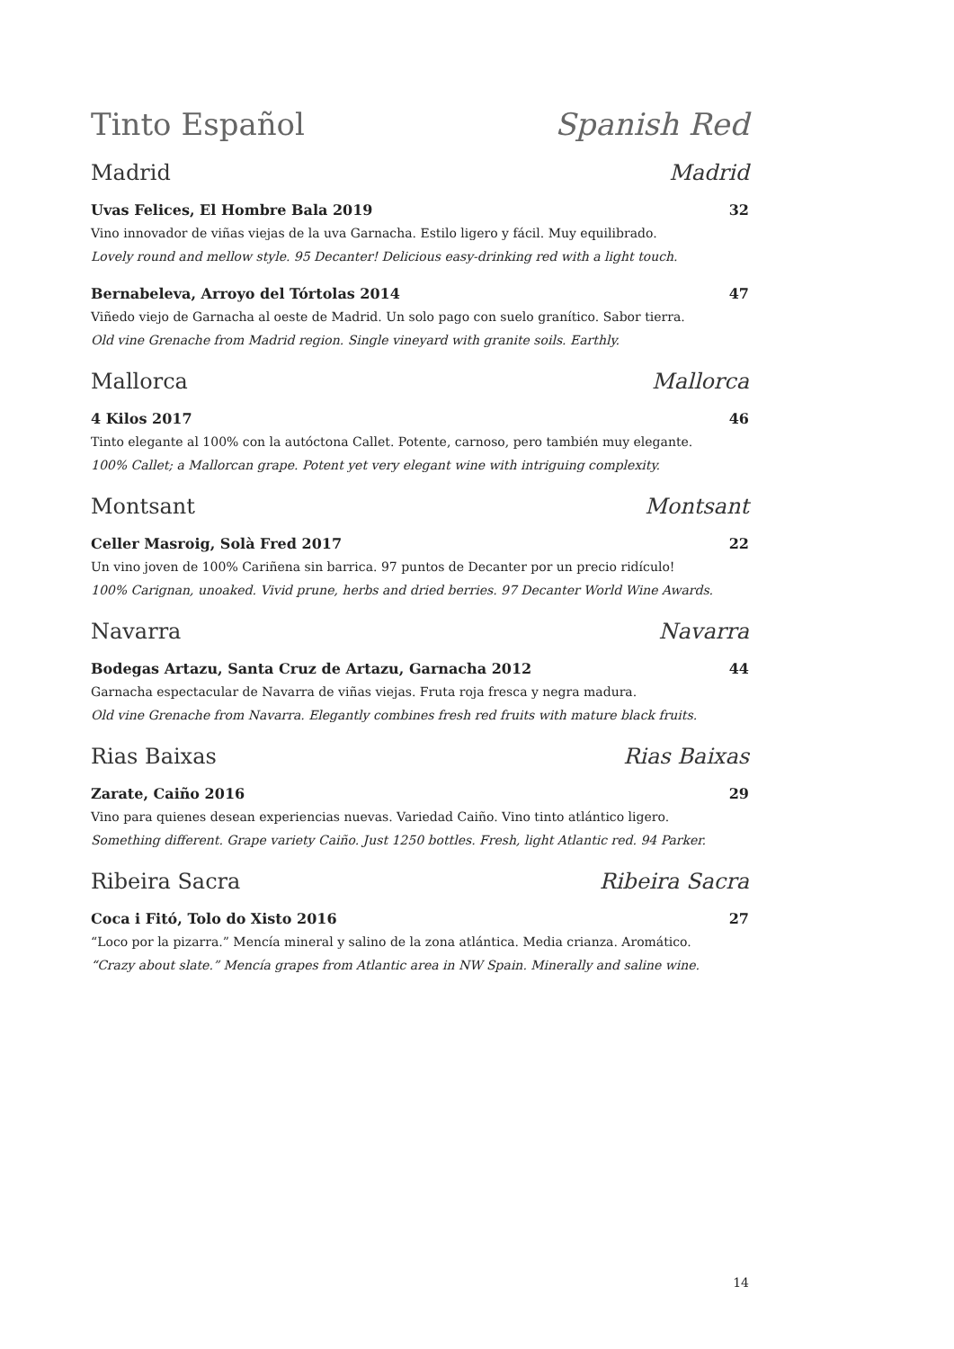Tinto Español Spanish Red
Madrid Madrid
Uvas Felices, El Hombre Bala 2019 32
Vino innovador de viñas viejas de la uva Garnacha. Estilo ligero y fácil. Muy equilibrado.
Lovely round and mellow style. 95 Decanter! Delicious easy-drinking red with a light touch.
Bernabeleva, Arroyo del Tórtolas 2014 47
Viñedo viejo de Garnacha al oeste de Madrid. Un solo pago con suelo granítico. Sabor tierra.
Old vine Grenache from Madrid region. Single vineyard with granite soils. Earthly.
Mallorca Mallorca
4 Kilos 2017 46
Tinto elegante al 100% con la autóctona Callet. Potente, carnoso, pero también muy elegante.
100% Callet; a Mallorcan grape. Potent yet very elegant wine with intriguing complexity.
Montsant Montsant
Celler Masroig, Solà Fred 2017 22
Un vino joven de 100% Cariñena sin barrica. 97 puntos de Decanter por un precio ridículo!
100% Carignan, unoaked. Vivid prune, herbs and dried berries. 97 Decanter World Wine Awards.
Navarra Navarra
Bodegas Artazu, Santa Cruz de Artazu, Garnacha 2012 44
Garnacha espectacular de Navarra de viñas viejas. Fruta roja fresca y negra madura.
Old vine Grenache from Navarra. Elegantly combines fresh red fruits with mature black fruits.
Rias Baixas Rias Baixas
Zarate, Caiño 2016 29
Vino para quienes desean experiencias nuevas. Variedad Caiño. Vino tinto atlántico ligero.
Something different. Grape variety Caiño. Just 1250 bottles. Fresh, light Atlantic red. 94 Parker.
Ribeira Sacra Ribeira Sacra
Coca i Fitó, Tolo do Xisto 2016 27
“Loco por la pizarra.” Mencía mineral y salino de la zona atlántica. Media crianza. Aromático.
“Crazy about slate.” Mencía grapes from Atlantic area in NW Spain. Minerally and saline wine.
14